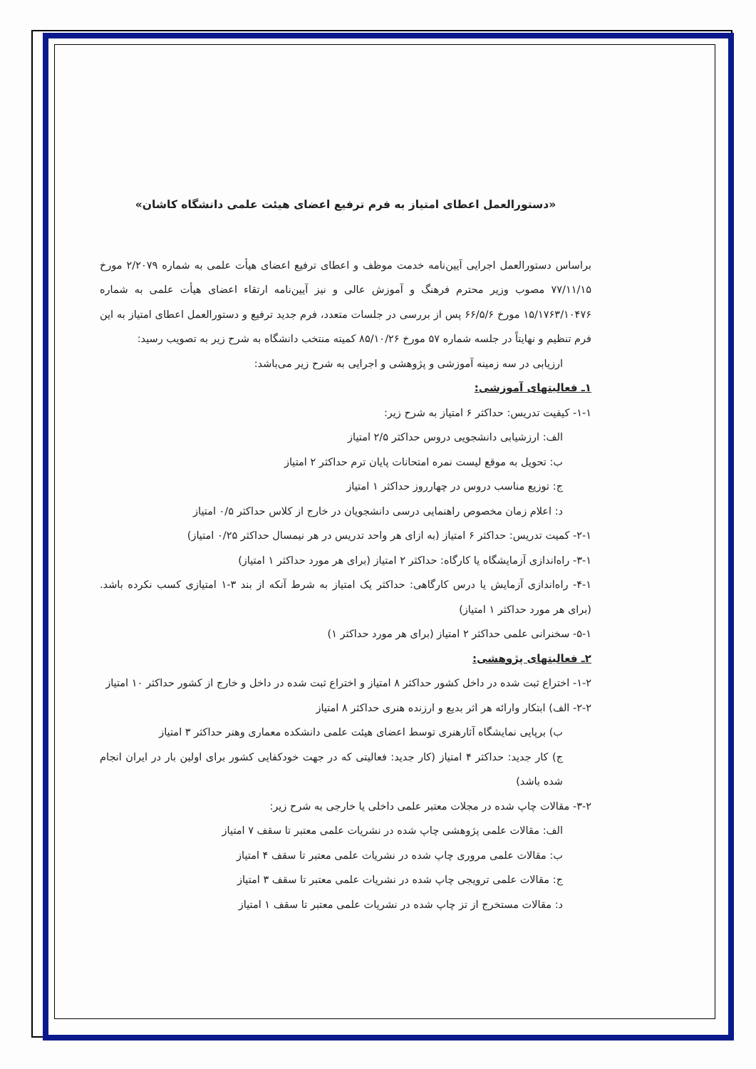«دستورالعمل اعطای امتیاز به فرم ترفیع اعضای هیئت علمی دانشگاه کاشان»
براساس دستورالعمل اجرایی آیین‌نامه خدمت موظف و اعطای ترفیع اعضای هیأت علمی به شماره ۲/۲۰۷۹ مورخ ۷۷/۱۱/۱۵ مصوب وزیر محترم فرهنگ و آموزش عالی و نیز آیین‌نامه ارتقاء اعضای هیأت علمی به شماره ۱۵/۱۷۶۳/۱۰۴۷۶ مورخ ۶۶/۵/۶ پس از بررسی در جلسات متعدد، فرم جدید ترفیع و دستورالعمل اعطای امتیاز به این فرم تنظیم و نهایتاً در جلسه شماره ۵۷ مورخ ۸۵/۱۰/۲۶ کمیته منتخب دانشگاه به شرح زیر به تصویب رسید:
ارزیابی در سه زمینه آموزشی و پژوهشی و اجرایی به شرح زیر می‌باشد:
۱ـ فعالیتهای آموزشی:
۱-۱- کیفیت تدریس: حداکثر ۶ امتیاز به شرح زیر:
الف: ارزشیابی دانشجویی دروس حداکثر ۲/۵ امتیاز
ب: تحویل به موقع لیست نمره امتحانات پایان ترم حداکثر ۲ امتیاز
ج: توزیع مناسب دروس در چهارروز حداکثر ۱ امتیاز
د: اعلام زمان مخصوص راهنمایی درسی دانشجویان در خارج از کلاس حداکثر ۰/۵ امتیاز
۲-۱- کمیت تدریس: حداکثر ۶ امتیاز (به ازای هر واحد تدریس در هر نیمسال حداکثر ۰/۲۵ امتیاز)
۳-۱- راه‌اندازی آزمایشگاه یا کارگاه: حداکثر ۲ امتیاز (برای هر مورد حداکثر ۱ امتیاز)
۴-۱- راه‌اندازی آزمایش یا درس کارگاهی: حداکثر یک امتیاز به شرط آنکه از بند ۳-۱ امتیازی کسب نکرده باشد. (برای هر مورد حداکثر ۱ امتیاز)
۵-۱- سخنرانی علمی حداکثر ۲ امتیاز (برای هر مورد حداکثر ۱)
۲ـ فعالیتهای پژوهشی:
۱-۲- اختراع ثبت شده در داخل کشور حداکثر ۸ امتیاز و اختراع ثبت شده در داخل و خارج از کشور حداکثر ۱۰ امتیاز
۲-۲- الف) ابتکار وارائه هر اثر بدیع و ارزنده هنری حداکثر ۸ امتیاز
ب) برپایی نمایشگاه آثارهنری توسط اعضای هیئت علمی دانشکده معماری وهنر حداکثر ۳ امتیاز
ج) کار جدید: حداکثر ۴ امتیاز (کار جدید: فعالیتی که در جهت خودکفایی کشور برای اولین بار در ایران انجام شده باشد)
۳-۲- مقالات چاپ شده در مجلات معتبر علمی داخلی یا خارجی به شرح زیر:
الف: مقالات علمی پژوهشی چاپ شده در نشریات علمی معتبر تا سقف ۷ امتیاز
ب: مقالات علمی مروری چاپ شده در نشریات علمی معتبر تا سقف ۴ امتیاز
ج: مقالات علمی ترویجی چاپ شده در نشریات علمی معتبر تا سقف ۳ امتیاز
د: مقالات مستخرج از تز چاپ شده در نشریات علمی معتبر تا سقف ۱ امتیاز